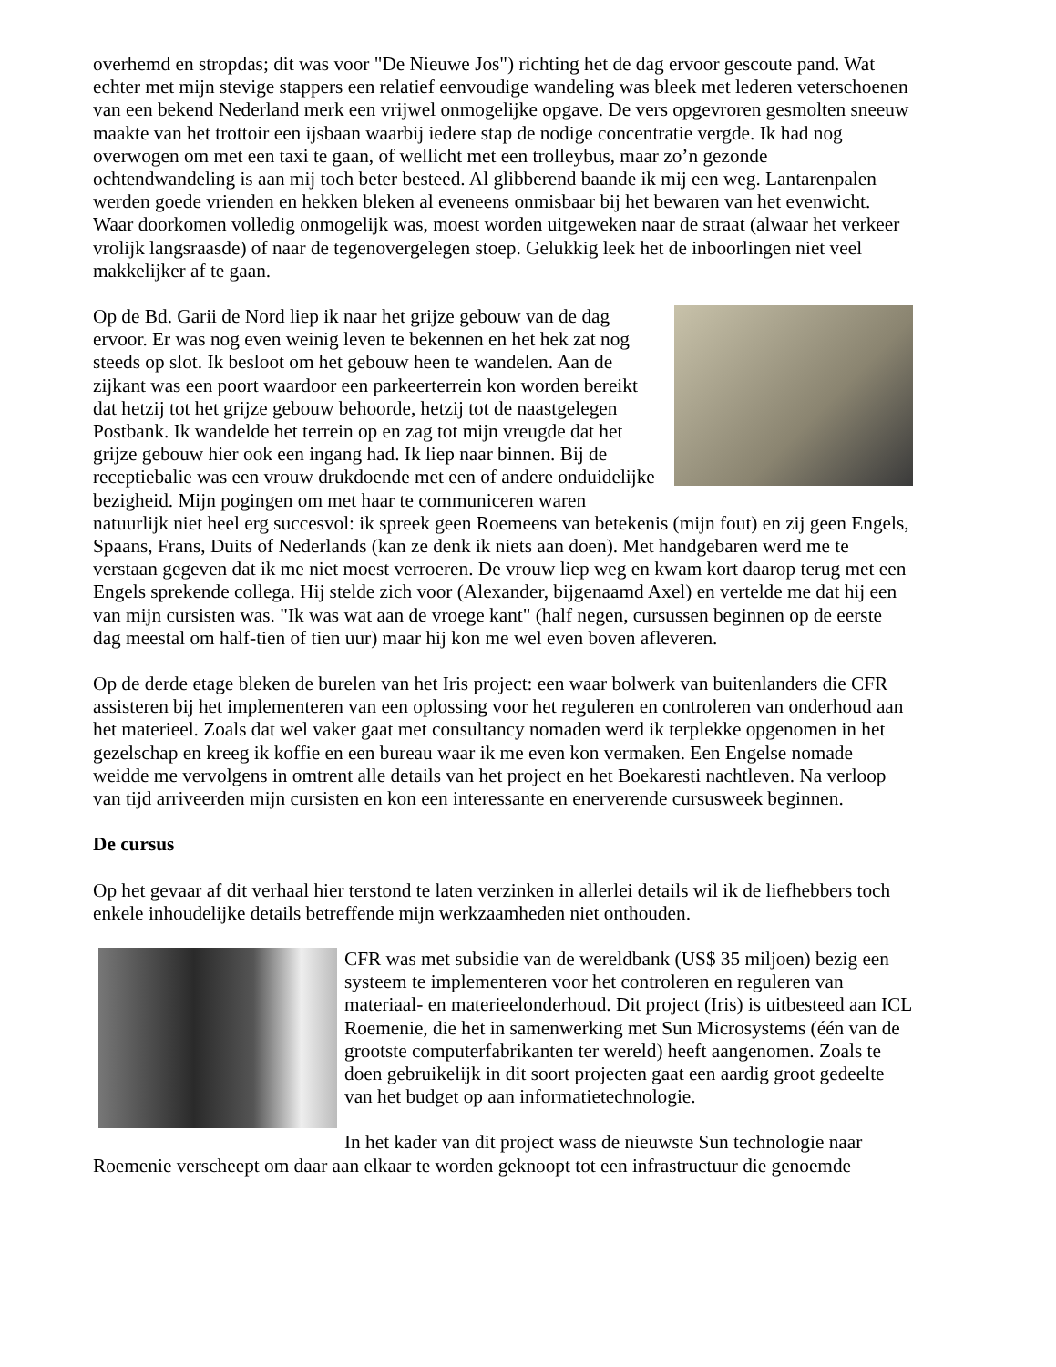overhemd en stropdas; dit was voor "De Nieuwe Jos") richting het de dag ervoor gescoute pand. Wat echter met mijn stevige stappers een relatief eenvoudige wandeling was bleek met lederen veterschoenen van een bekend Nederland merk een vrijwel onmogelijke opgave. De vers opgevroren gesmolten sneeuw maakte van het trottoir een ijsbaan waarbij iedere stap de nodige concentratie vergde. Ik had nog overwogen om met een taxi te gaan, of wellicht met een trolleybus, maar zo’n gezonde ochtendwandeling is aan mij toch beter besteed. Al glibberend baande ik mij een weg. Lantarenpalen werden goede vrienden en hekken bleken al eveneens onmisbaar bij het bewaren van het evenwicht. Waar doorkomen volledig onmogelijk was, moest worden uitgeweken naar de straat (alwaar het verkeer vrolijk langsraasde) of naar de tegenovergelegen stoep. Gelukkig leek het de inboorlingen niet veel makkelijker af te gaan.
Op de Bd. Garii de Nord liep ik naar het grijze gebouw van de dag ervoor. Er was nog even weinig leven te bekennen en het hek zat nog steeds op slot. Ik besloot om het gebouw heen te wandelen. Aan de zijkant was een poort waardoor een parkeerterrein kon worden bereikt dat hetzij tot het grijze gebouw behoorde, hetzij tot de naastgelegen Postbank. Ik wandelde het terrein op en zag tot mijn vreugde dat het grijze gebouw hier ook een ingang had. Ik liep naar binnen. Bij de receptiebalie was een vrouw drukdoende met een of andere onduidelijke bezigheid. Mijn pogingen om met haar te communiceren waren natuurlijk niet heel erg succesvol: ik spreek geen Roemeens van betekenis (mijn fout) en zij geen Engels, Spaans, Frans, Duits of Nederlands (kan ze denk ik niets aan doen). Met handgebaren werd me te verstaan gegeven dat ik me niet moest verroeren. De vrouw liep weg en kwam kort daarop terug met een Engels sprekende collega. Hij stelde zich voor (Alexander, bijgenaamd Axel) en vertelde me dat hij een van mijn cursisten was. "Ik was wat aan de vroege kant" (half negen, cursussen beginnen op de eerste dag meestal om half-tien of tien uur) maar hij kon me wel even boven afleveren.
Op de derde etage bleken de burelen van het Iris project: een waar bolwerk van buitenlanders die CFR assisteren bij het implementeren van een oplossing voor het reguleren en controleren van onderhoud aan het materieel. Zoals dat wel vaker gaat met consultancy nomaden werd ik terplekke opgenomen in het gezelschap en kreeg ik koffie en een bureau waar ik me even kon vermaken. Een Engelse nomade weidde me vervolgens in omtrent alle details van het project en het Boekaresti nachtleven. Na verloop van tijd arriveerden mijn cursisten en kon een interessante en enerverende cursusweek beginnen.
De cursus
Op het gevaar af dit verhaal hier terstond te laten verzinken in allerlei details wil ik de liefhebbers toch enkele inhoudelijke details betreffende mijn werkzaamheden niet onthouden.
CFR was met subsidie van de wereldbank (US$ 35 miljoen) bezig een systeem te implementeren voor het controleren en reguleren van materiaal- en materieelonderhoud. Dit project (Iris) is uitbesteed aan ICL Roemenie, die het in samenwerking met Sun Microsystems (één van de grootste computerfabrikanten ter wereld) heeft aangenomen. Zoals te doen gebruikelijk in dit soort projecten gaat een aardig groot gedeelte van het budget op aan informatietechnologie.
In het kader van dit project wass de nieuwste Sun technologie naar Roemenie verscheept om daar aan elkaar te worden geknoopt tot een infrastructuur die genoemde